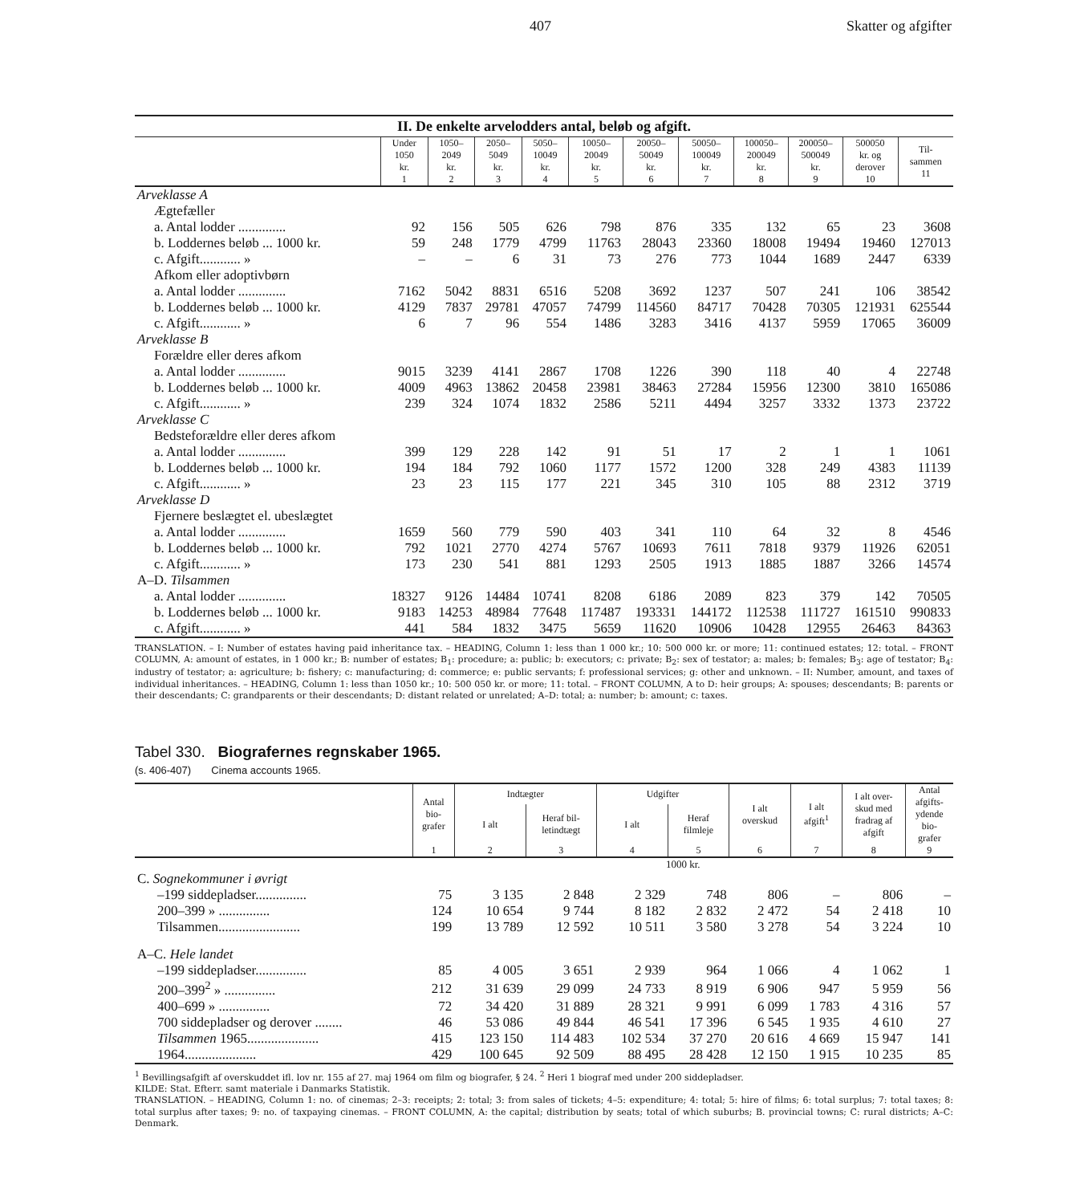407 Skatter og afgifter
II. De enkelte arvelodders antal, beløb og afgift.
| | Under 1050 kr. 1 | 1050– 2049 kr. 2 | 2050– 5049 kr. 3 | 5050– 10049 kr. 4 | 10050– 20049 kr. 5 | 20050– 50049 kr. 6 | 50050– 100049 kr. 7 | 100050– 200049 kr. 8 | 200050– 500049 kr. 9 | 500050 kr. og derover 10 | Til- sammen 11 |
| --- | --- | --- | --- | --- | --- | --- | --- | --- | --- | --- | --- |
| Arveklasse A | | | | | | | | | | | |
| Ægtefæller | | | | | | | | | | | |
| a. Antal lodder .............. | 92 | 156 | 505 | 626 | 798 | 876 | 335 | 132 | 65 | 23 | 3608 |
| b. Loddernes beløb ... 1000 kr. | 59 | 248 | 1779 | 4799 | 11763 | 28043 | 23360 | 18008 | 19494 | 19460 | 127013 |
| c. Afgift............ » | – | – | 6 | 31 | 73 | 276 | 773 | 1044 | 1689 | 2447 | 6339 |
| Afkom eller adoptivbørn | | | | | | | | | | | |
| a. Antal lodder .............. | 7162 | 5042 | 8831 | 6516 | 5208 | 3692 | 1237 | 507 | 241 | 106 | 38542 |
| b. Loddernes beløb ... 1000 kr. | 4129 | 7837 | 29781 | 47057 | 74799 | 114560 | 84717 | 70428 | 70305 | 121931 | 625544 |
| c. Afgift............ » | 6 | 7 | 96 | 554 | 1486 | 3283 | 3416 | 4137 | 5959 | 17065 | 36009 |
| Arveklasse B | | | | | | | | | | | |
| Forældre eller deres afkom | | | | | | | | | | | |
| a. Antal lodder .............. | 9015 | 3239 | 4141 | 2867 | 1708 | 1226 | 390 | 118 | 40 | 4 | 22748 |
| b. Loddernes beløb ... 1000 kr. | 4009 | 4963 | 13862 | 20458 | 23981 | 38463 | 27284 | 15956 | 12300 | 3810 | 165086 |
| c. Afgift............ » | 239 | 324 | 1074 | 1832 | 2586 | 5211 | 4494 | 3257 | 3332 | 1373 | 23722 |
| Arveklasse C | | | | | | | | | | | |
| Bedsteforældre eller deres afkom | | | | | | | | | | | |
| a. Antal lodder .............. | 399 | 129 | 228 | 142 | 91 | 51 | 17 | 2 | 1 | 1 | 1061 |
| b. Loddernes beløb ... 1000 kr. | 194 | 184 | 792 | 1060 | 1177 | 1572 | 1200 | 328 | 249 | 4383 | 11139 |
| c. Afgift............ » | 23 | 23 | 115 | 177 | 221 | 345 | 310 | 105 | 88 | 2312 | 3719 |
| Arveklasse D | | | | | | | | | | | |
| Fjernere beslægtet el. ubeslægtet | | | | | | | | | | | |
| a. Antal lodder .............. | 1659 | 560 | 779 | 590 | 403 | 341 | 110 | 64 | 32 | 8 | 4546 |
| b. Loddernes beløb ... 1000 kr. | 792 | 1021 | 2770 | 4274 | 5767 | 10693 | 7611 | 7818 | 9379 | 11926 | 62051 |
| c. Afgift............ » | 173 | 230 | 541 | 881 | 1293 | 2505 | 1913 | 1885 | 1887 | 3266 | 14574 |
| A–D. Tilsammen | | | | | | | | | | | |
| a. Antal lodder .............. | 18327 | 9126 | 14484 | 10741 | 8208 | 6186 | 2089 | 823 | 379 | 142 | 70505 |
| b. Loddernes beløb ... 1000 kr. | 9183 | 14253 | 48984 | 77648 | 117487 | 193331 | 144172 | 112538 | 111727 | 161510 | 990833 |
| c. Afgift............ » | 441 | 584 | 1832 | 3475 | 5659 | 11620 | 10906 | 10428 | 12955 | 26463 | 84363 |
TRANSLATION. – I: Number of estates having paid inheritance tax. – HEADING, Column 1: less than 1 000 kr.; 10: 500 000 kr. or more; 11: continued estates; 12: total. – FRONT COLUMN, A: amount of estates, in 1 000 kr.; B: number of estates; B<sub>1</sub>: procedure; a: public; b: executors; c: private; B<sub>2</sub>: sex of testator; a: males; b: females; B<sub>3</sub>: age of testator; B<sub>4</sub>: industry of testator; a: agriculture; b: fishery; c: manufacturing; d: commerce; e: public servants; f: professional services; g: other and unknown. – II: Number, amount, and taxes of individual inheritances. – HEADING, Column 1: less than 1050 kr.; 10: 500 050 kr. or more; 11: total. – FRONT COLUMN, A to D: heir groups; A: spouses; descendants; B: parents or their descendants; C: grandparents or their descendants; D: distant related or unrelated; A–D: total; a: number; b: amount; c: taxes.
Tabel 330. Biografernes regnskaber 1965.
(s. 406-407) Cinema accounts 1965.
| | Antal bio- grafer | Indtægter | | Udgifter | | I alt overskud | I alt afgift<sup>1</sup> | I alt over- skud med fradrag af afgift | Antal afgifts- ydende bio- grafer |
| --- | --- | --- | --- | --- | --- | --- | --- | --- | --- |
| | | I alt | Heraf bil- letindtægt | I alt | Heraf filmleje | | | | |
| | 1 | 2 | 3 | 4 | 5 | 6 | 7 | 8 | 9 |
| | 1000 kr. | | | | | | | | |
| C. Sognekommuner i øvrigt | | | | | | | | | |
| –199 siddepladser............... | 75 | 3 135 | 2 848 | 2 329 | 748 | 806 | – | 806 | – |
| 200–399 » ............... | 124 | 10 654 | 9 744 | 8 182 | 2 832 | 2 472 | 54 | 2 418 | 10 |
| Tilsammen........................ | 199 | 13 789 | 12 592 | 10 511 | 3 580 | 3 278 | 54 | 3 224 | 10 |
| A–C. Hele landet | | | | | | | | | |
| –199 siddepladser............... | 85 | 4 005 | 3 651 | 2 939 | 964 | 1 066 | 4 | 1 062 | 1 |
| 200–399<sup>2</sup> » ............... | 212 | 31 639 | 29 099 | 24 733 | 8 919 | 6 906 | 947 | 5 959 | 56 |
| 400–699 » ............... | 72 | 34 420 | 31 889 | 28 321 | 9 991 | 6 099 | 1 783 | 4 316 | 57 |
| 700 siddepladser og derover ........ | 46 | 53 086 | 49 844 | 46 541 | 17 396 | 6 545 | 1 935 | 4 610 | 27 |
| Tilsammen 1965..................... | 415 | 123 150 | 114 483 | 102 534 | 37 270 | 20 616 | 4 669 | 15 947 | 141 |
| 1964..................... | 429 | 100 645 | 92 509 | 88 495 | 28 428 | 12 150 | 1 915 | 10 235 | 85 |
<sup>1</sup> Bevillingsafgift af overskuddet ifl. lov nr. 155 af 27. maj 1964 om film og biografer, § 24. <sup>2</sup> Heri 1 biograf med under 200 siddepladser.
KILDE: Stat. Efterr. samt materiale i Danmarks Statistik.
TRANSLATION. – HEADING, Column 1: no. of cinemas; 2–3: receipts; 2: total; 3: from sales of tickets; 4–5: expenditure; 4: total; 5: hire of films; 6: total surplus; 7: total taxes; 8: total surplus after taxes; 9: no. of taxpaying cinemas. – FRONT COLUMN, A: the capital; distribution by seats; total of which suburbs; B. provincial towns; C: rural districts; A–C: Denmark.